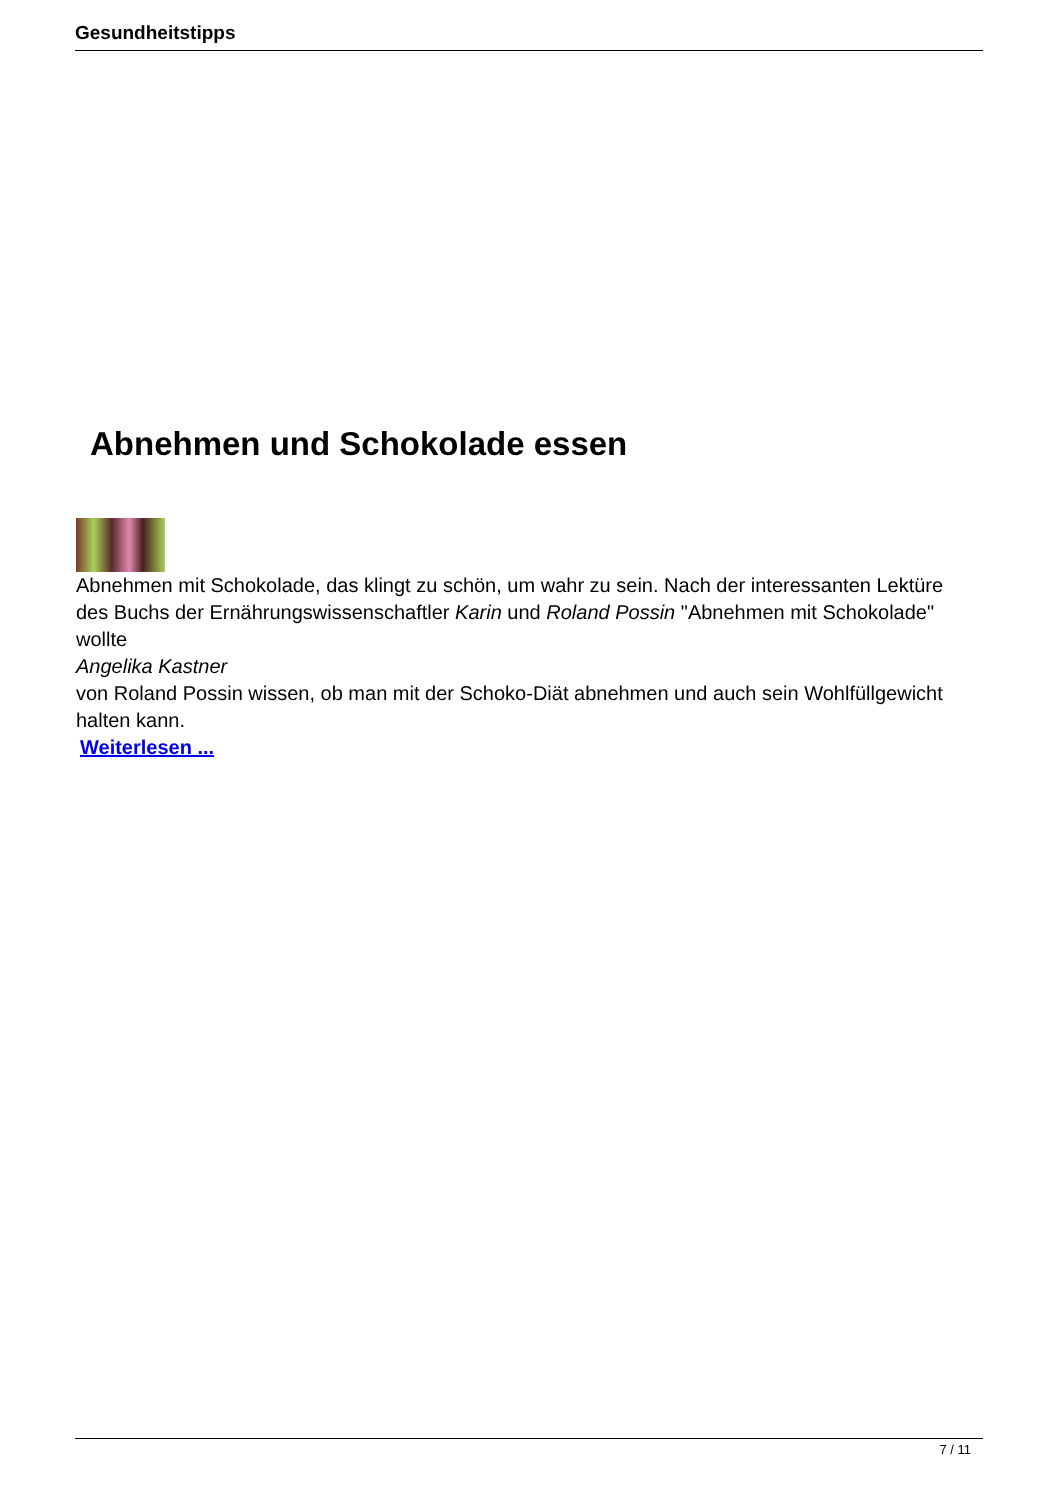Gesundheitstipps
Abnehmen und Schokolade essen
Abnehmen mit Schokolade, das klingt zu schön, um wahr zu sein. Nach der interessanten Lektüre des Buchs der Ernährungswissenschaftler Karin und Roland Possin "Abnehmen mit Schokolade" wollte
Angelika Kastner
von Roland Possin wissen, ob man mit der Schoko-Diät abnehmen und auch sein Wohlfüllgewicht halten kann.
Weiterlesen ...
7 / 11